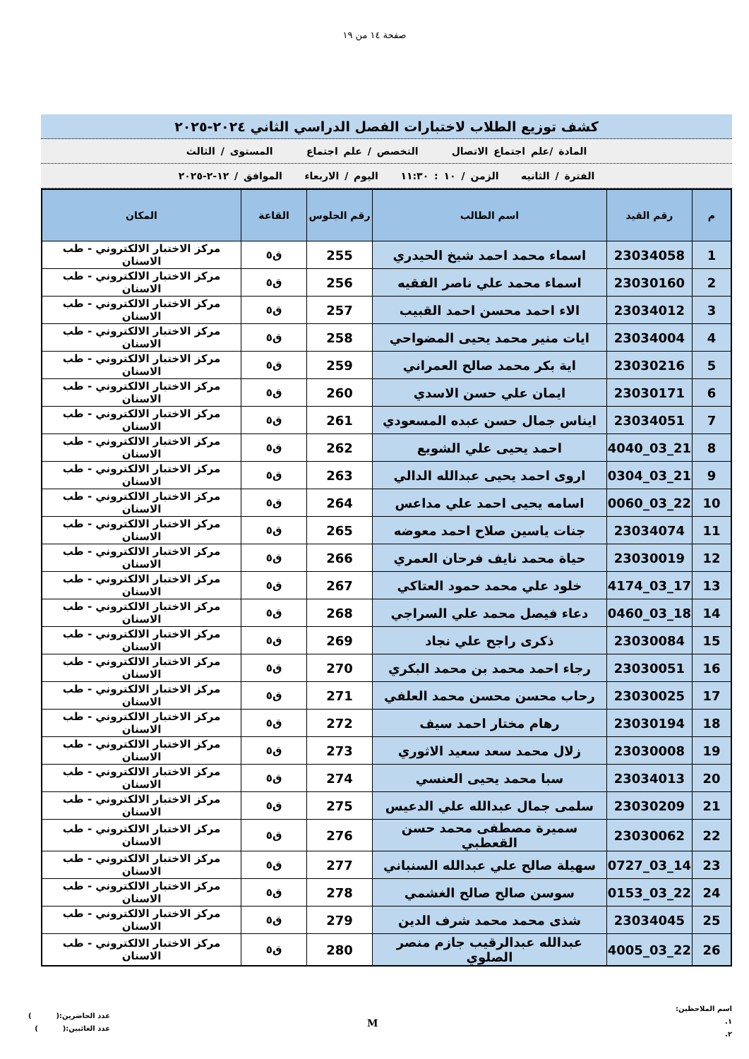صفحة ١٤ من ١٩
كشف توزيع الطلاب لاختبارات الفصل الدراسي الثاني ٢٠٢٤-٢٠٢٥
المادة /علم اجتماع الاتصال التخصص / علم اجتماع المستوى / الثالث
الفترة / الثانيه الزمن / ١٠ : ١١:٣٠ اليوم / الاربعاء الموافق / ١٢-٢-٢٠٢٥
| م | رقم القيد | اسم الطالب | رقم الجلوس | القاعة | المكان |
| --- | --- | --- | --- | --- | --- |
| 1 | 23034058 | اسماء محمد احمد شيخ الحيدري | 255 | ق٥ | مركز الاختبار الالكتروني - طب الاسنان |
| 2 | 23030160 | اسماء محمد علي ناصر الفقيه | 256 | ق٥ | مركز الاختبار الالكتروني - طب الاسنان |
| 3 | 23034012 | الاء احمد محسن احمد القبيب | 257 | ق٥ | مركز الاختبار الالكتروني - طب الاسنان |
| 4 | 23034004 | ايات منير محمد يحيى المضواحي | 258 | ق٥ | مركز الاختبار الالكتروني - طب الاسنان |
| 5 | 23030216 | اية بكر محمد صالح العمراني | 259 | ق٥ | مركز الاختبار الالكتروني - طب الاسنان |
| 6 | 23030171 | ايمان علي حسن الاسدي | 260 | ق٥ | مركز الاختبار الالكتروني - طب الاسنان |
| 7 | 23034051 | ايناس جمال حسن عبده المسعودي | 261 | ق٥ | مركز الاختبار الالكتروني - طب الاسنان |
| 8 | 21_03_4040 | احمد يحيى علي الشويع | 262 | ق٥ | مركز الاختبار الالكتروني - طب الاسنان |
| 9 | 21_03_0304 | اروى احمد يحيى عبدالله الدالي | 263 | ق٥ | مركز الاختبار الالكتروني - طب الاسنان |
| 10 | 22_03_0060 | اسامه يحيى احمد علي مداعس | 264 | ق٥ | مركز الاختبار الالكتروني - طب الاسنان |
| 11 | 23034074 | جنات ياسين صلاح احمد معوضه | 265 | ق٥ | مركز الاختبار الالكتروني - طب الاسنان |
| 12 | 23030019 | حياة محمد نايف فرحان العمري | 266 | ق٥ | مركز الاختبار الالكتروني - طب الاسنان |
| 13 | 17_03_4174 | خلود علي محمد حمود العتاكي | 267 | ق٥ | مركز الاختبار الالكتروني - طب الاسنان |
| 14 | 18_03_0460 | دعاء فيصل محمد علي السراجي | 268 | ق٥ | مركز الاختبار الالكتروني - طب الاسنان |
| 15 | 23030084 | ذكرى راجح علي نجاد | 269 | ق٥ | مركز الاختبار الالكتروني - طب الاسنان |
| 16 | 23030051 | رجاء احمد محمد بن محمد البكري | 270 | ق٥ | مركز الاختبار الالكتروني - طب الاسنان |
| 17 | 23030025 | رحاب محسن محسن محمد العلفي | 271 | ق٥ | مركز الاختبار الالكتروني - طب الاسنان |
| 18 | 23030194 | رهام مختار احمد سيف | 272 | ق٥ | مركز الاختبار الالكتروني - طب الاسنان |
| 19 | 23030008 | زلال محمد سعد سعيد الاثوري | 273 | ق٥ | مركز الاختبار الالكتروني - طب الاسنان |
| 20 | 23034013 | سبا محمد يحيى العنسي | 274 | ق٥ | مركز الاختبار الالكتروني - طب الاسنان |
| 21 | 23030209 | سلمى جمال عبدالله علي الدعيس | 275 | ق٥ | مركز الاختبار الالكتروني - طب الاسنان |
| 22 | 23030062 | سميرة مصطفى محمد حسن القعطبي | 276 | ق٥ | مركز الاختبار الالكتروني - طب الاسنان |
| 23 | 14_03_0727 | سهيلة صالح علي عبدالله السنباني | 277 | ق٥ | مركز الاختبار الالكتروني - طب الاسنان |
| 24 | 22_03_0153 | سوسن صالح صالح الغشمي | 278 | ق٥ | مركز الاختبار الالكتروني - طب الاسنان |
| 25 | 23034045 | شذى محمد محمد شرف الدين | 279 | ق٥ | مركز الاختبار الالكتروني - طب الاسنان |
| 26 | 22_03_4005 | عبدالله عبدالرقيب جازم منصر الصلوي | 280 | ق٥ | مركز الاختبار الالكتروني - طب الاسنان |
اسم الملاحظين:
١.
٢.
M
عدد الحاضرين:( )
عدد الغائبين:( )